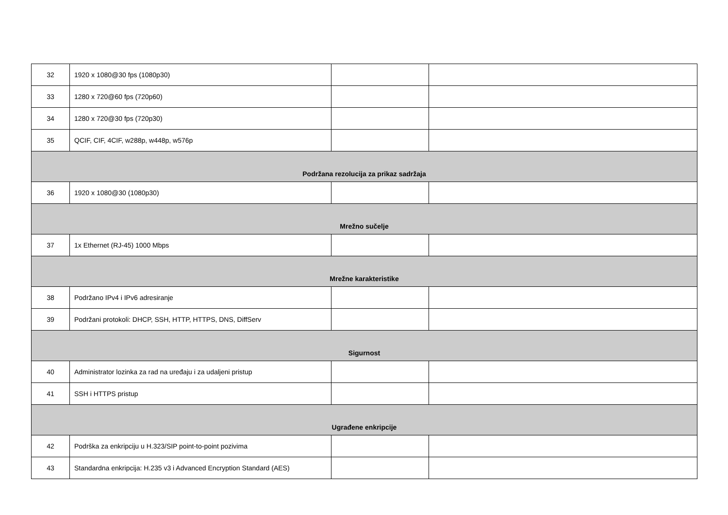| 32 | 1920 x 1080@30 fps (1080p30) | | |
| 33 | 1280 x 720@60 fps (720p60) | | |
| 34 | 1280 x 720@30 fps (720p30) | | |
| 35 | QCIF, CIF, 4CIF, w288p, w448p, w576p | | |
| Podržana rezolucija za prikaz sadržaja | | | |
| 36 | 1920 x 1080@30 (1080p30) | | |
| Mrežno sučelje | | | |
| 37 | 1x Ethernet (RJ-45) 1000 Mbps | | |
| Mrežne karakteristike | | | |
| 38 | Podržano IPv4 i IPv6 adresiranje | | |
| 39 | Podržani protokoli: DHCP, SSH, HTTP, HTTPS, DNS, DiffServ | | |
| Sigurnost | | | |
| 40 | Administrator lozinka za rad na uređaju i za udaljeni pristup | | |
| 41 | SSH i HTTPS pristup | | |
| Ugrađene enkripcije | | | |
| 42 | Podrška za enkripciju u H.323/SIP point-to-point pozivima | | |
| 43 | Standardna enkripcija: H.235 v3 i Advanced Encryption Standard (AES) | | |